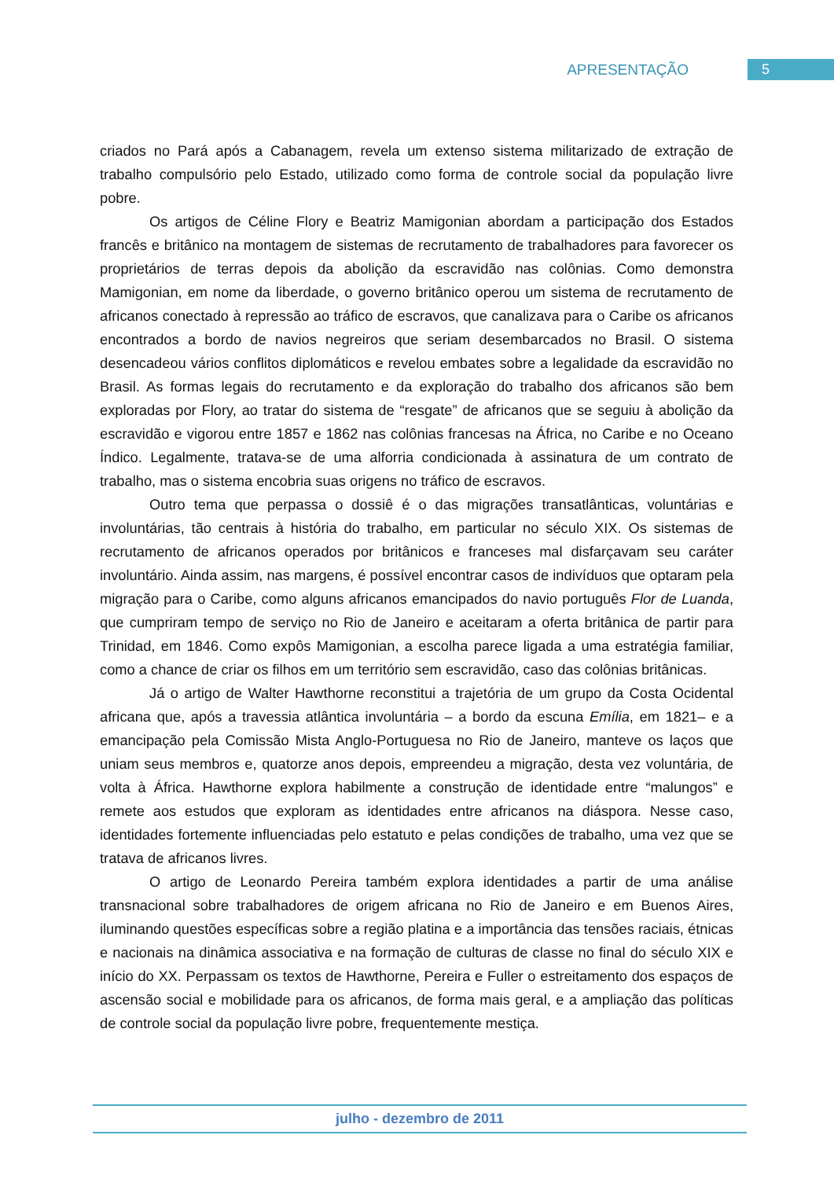APRESENTAÇÃO 5
criados no Pará após a Cabanagem, revela um extenso sistema militarizado de extração de trabalho compulsório pelo Estado, utilizado como forma de controle social da população livre pobre.
Os artigos de Céline Flory e Beatriz Mamigonian abordam a participação dos Estados francês e britânico na montagem de sistemas de recrutamento de trabalhadores para favorecer os proprietários de terras depois da abolição da escravidão nas colônias. Como demonstra Mamigonian, em nome da liberdade, o governo britânico operou um sistema de recrutamento de africanos conectado à repressão ao tráfico de escravos, que canalizava para o Caribe os africanos encontrados a bordo de navios negreiros que seriam desembarcados no Brasil. O sistema desencadeou vários conflitos diplomáticos e revelou embates sobre a legalidade da escravidão no Brasil. As formas legais do recrutamento e da exploração do trabalho dos africanos são bem exploradas por Flory, ao tratar do sistema de “resgate” de africanos que se seguiu à abolição da escravidão e vigorou entre 1857 e 1862 nas colônias francesas na África, no Caribe e no Oceano Índico. Legalmente, tratava-se de uma alforria condicionada à assinatura de um contrato de trabalho, mas o sistema encobria suas origens no tráfico de escravos.
Outro tema que perpassa o dossiê é o das migrações transatlânticas, voluntárias e involuntárias, tão centrais à história do trabalho, em particular no século XIX. Os sistemas de recrutamento de africanos operados por britânicos e franceses mal disfarçavam seu caráter involuntário. Ainda assim, nas margens, é possível encontrar casos de indivíduos que optaram pela migração para o Caribe, como alguns africanos emancipados do navio português Flor de Luanda, que cumpriram tempo de serviço no Rio de Janeiro e aceitaram a oferta britânica de partir para Trinidad, em 1846. Como expôs Mamigonian, a escolha parece ligada a uma estratégia familiar, como a chance de criar os filhos em um território sem escravidão, caso das colônias britânicas.
Já o artigo de Walter Hawthorne reconstitui a trajetória de um grupo da Costa Ocidental africana que, após a travessia atlântica involuntária – a bordo da escuna Emília, em 1821– e a emancipação pela Comissão Mista Anglo-Portuguesa no Rio de Janeiro, manteve os laços que uniam seus membros e, quatorze anos depois, empreendeu a migração, desta vez voluntária, de volta à África. Hawthorne explora habilmente a construção de identidade entre “malungos” e remete aos estudos que exploram as identidades entre africanos na diáspora. Nesse caso, identidades fortemente influenciadas pelo estatuto e pelas condições de trabalho, uma vez que se tratava de africanos livres.
O artigo de Leonardo Pereira também explora identidades a partir de uma análise transnacional sobre trabalhadores de origem africana no Rio de Janeiro e em Buenos Aires, iluminando questões específicas sobre a região platina e a importância das tensões raciais, étnicas e nacionais na dinâmica associativa e na formação de culturas de classe no final do século XIX e início do XX. Perpassam os textos de Hawthorne, Pereira e Fuller o estreitamento dos espaços de ascensão social e mobilidade para os africanos, de forma mais geral, e a ampliação das políticas de controle social da população livre pobre, frequentemente mestiça.
julho - dezembro de 2011